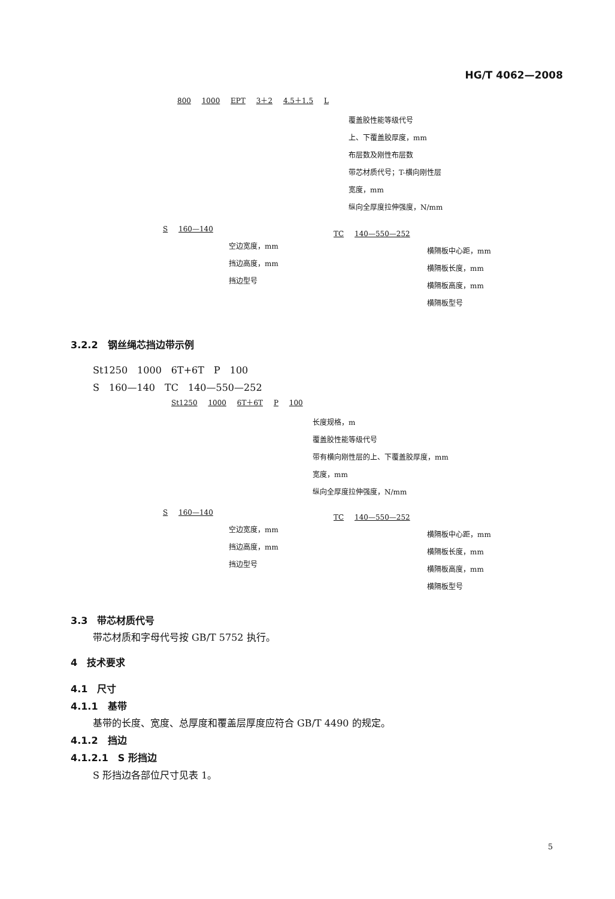HG/T 4062—2008
800 1000 EPT 3＋2 4.5＋1.5 L
覆盖胶性能等级代号
上、下覆盖胶厚度，mm
布层数及刚性布层数
带芯材质代号；T-横向刚性层
宽度，mm
纵向全厚度拉伸强度，N/mm
S 160—140
空边宽度，mm
挡边高度，mm
挡边型号
TC 140—550—252
横隔板中心距，mm
横隔板长度，mm
横隔板高度，mm
横隔板型号
3.2.2　钢丝绳芯挡边带示例
St1250　1000　6T+6T　P　100
S　160—140　TC　140—550—252
St1250 1000 6T＋6T P 100
长度规格，m
覆盖胶性能等级代号
带有横向刚性层的上、下覆盖胶厚度，mm
宽度，mm
纵向全厚度拉伸强度，N/mm
S 160—140
空边宽度，mm
挡边高度，mm
挡边型号
TC 140—550—252
横隔板中心距，mm
横隔板长度，mm
横隔板高度，mm
横隔板型号
3.3　带芯材质代号
带芯材质和字母代号按 GB/T 5752 执行。
4　技术要求
4.1　尺寸
4.1.1　基带
基带的长度、宽度、总厚度和覆盖层厚度应符合 GB/T 4490 的规定。
4.1.2　挡边
4.1.2.1　S 形挡边
S 形挡边各部位尺寸见表 1。
5